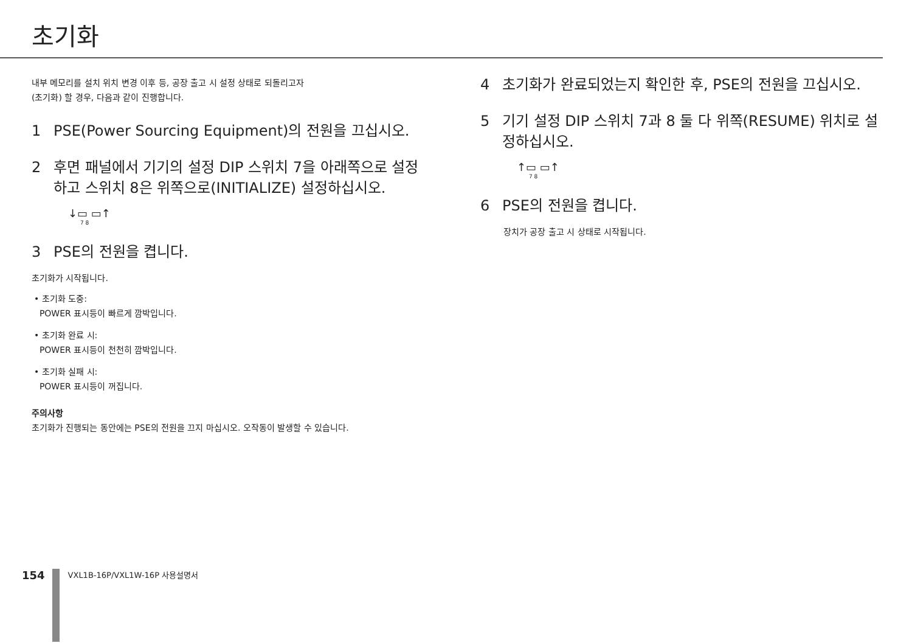초기화
내부 메모리를 설치 위치 변경 이후 등, 공장 출고 시 설정 상태로 되돌리고자
(초기화) 할 경우, 다음과 같이 진행합니다.
1 PSE(Power Sourcing Equipment)의 전원을 끄십시오.
2 후면 패널에서 기기의 설정 DIP 스위치 7을 아래쪽으로 설정하고 스위치 8은 위쪽으로(INITIALIZE) 설정하십시오.
↓▭ ▭↑
7 8
3 PSE의 전원을 켭니다.
초기화가 시작됩니다.
• 초기화 도중:
POWER 표시등이 빠르게 깜박입니다.
• 초기화 완료 시:
POWER 표시등이 천천히 깜박입니다.
• 초기화 실패 시:
POWER 표시등이 꺼집니다.
주의사항
초기화가 진행되는 동안에는 PSE의 전원을 끄지 마십시오. 오작동이 발생할 수 있습니다.
4 초기화가 완료되었는지 확인한 후, PSE의 전원을 끄십시오.
5 기기 설정 DIP 스위치 7과 8 둘 다 위쪽(RESUME) 위치로 설정하십시오.
↑▭ ▭↑
7 8
6 PSE의 전원을 켭니다.
장치가 공장 출고 시 상태로 시작됩니다.
154
VXL1B-16P/VXL1W-16P 사용설명서